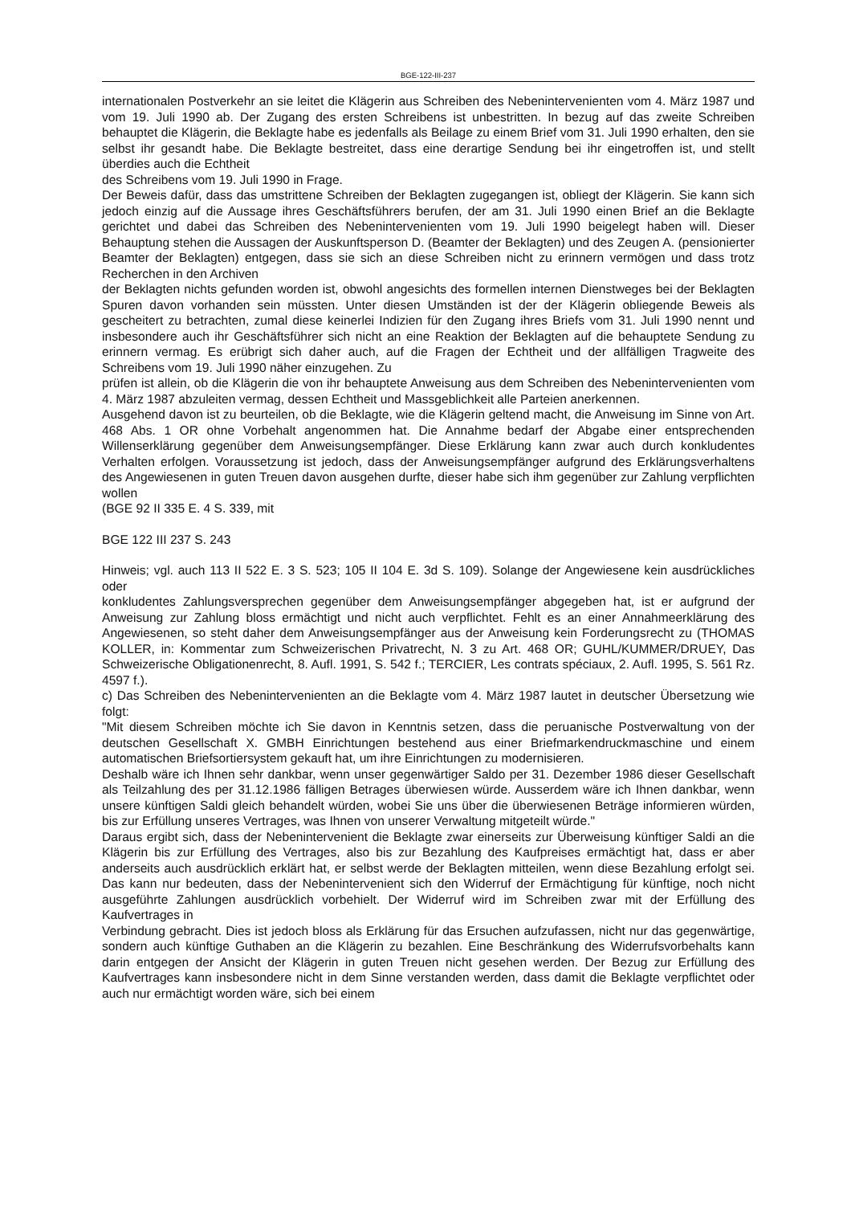BGE-122-III-237
internationalen Postverkehr an sie leitet die Klägerin aus Schreiben des Nebenintervenienten vom 4. März 1987 und vom 19. Juli 1990 ab. Der Zugang des ersten Schreibens ist unbestritten. In bezug auf das zweite Schreiben behauptet die Klägerin, die Beklagte habe es jedenfalls als Beilage zu einem Brief vom 31. Juli 1990 erhalten, den sie selbst ihr gesandt habe. Die Beklagte bestreitet, dass eine derartige Sendung bei ihr eingetroffen ist, und stellt überdies auch die Echtheit
des Schreibens vom 19. Juli 1990 in Frage.
Der Beweis dafür, dass das umstrittene Schreiben der Beklagten zugegangen ist, obliegt der Klägerin. Sie kann sich jedoch einzig auf die Aussage ihres Geschäftsführers berufen, der am 31. Juli 1990 einen Brief an die Beklagte gerichtet und dabei das Schreiben des Nebenintervenienten vom 19. Juli 1990 beigelegt haben will. Dieser Behauptung stehen die Aussagen der Auskunftsperson D. (Beamter der Beklagten) und des Zeugen A. (pensionierter Beamter der Beklagten) entgegen, dass sie sich an diese Schreiben nicht zu erinnern vermögen und dass trotz Recherchen in den Archiven
der Beklagten nichts gefunden worden ist, obwohl angesichts des formellen internen Dienstweges bei der Beklagten Spuren davon vorhanden sein müssten. Unter diesen Umständen ist der der Klägerin obliegende Beweis als gescheitert zu betrachten, zumal diese keinerlei Indizien für den Zugang ihres Briefs vom 31. Juli 1990 nennt und insbesondere auch ihr Geschäftsführer sich nicht an eine Reaktion der Beklagten auf die behauptete Sendung zu erinnern vermag. Es erübrigt sich daher auch, auf die Fragen der Echtheit und der allfälligen Tragweite des Schreibens vom 19. Juli 1990 näher einzugehen. Zu
prüfen ist allein, ob die Klägerin die von ihr behauptete Anweisung aus dem Schreiben des Nebenintervenienten vom 4. März 1987 abzuleiten vermag, dessen Echtheit und Massgeblichkeit alle Parteien anerkennen.
Ausgehend davon ist zu beurteilen, ob die Beklagte, wie die Klägerin geltend macht, die Anweisung im Sinne von Art. 468 Abs. 1 OR ohne Vorbehalt angenommen hat. Die Annahme bedarf der Abgabe einer entsprechenden Willenserklärung gegenüber dem Anweisungsempfänger. Diese Erklärung kann zwar auch durch konkludentes Verhalten erfolgen. Voraussetzung ist jedoch, dass der Anweisungsempfänger aufgrund des Erklärungsverhaltens des Angewiesenen in guten Treuen davon ausgehen durfte, dieser habe sich ihm gegenüber zur Zahlung verpflichten wollen
(BGE 92 II 335 E. 4 S. 339, mit
BGE 122 III 237 S. 243
Hinweis; vgl. auch 113 II 522 E. 3 S. 523; 105 II 104 E. 3d S. 109). Solange der Angewiesene kein ausdrückliches oder
konkludentes Zahlungsversprechen gegenüber dem Anweisungsempfänger abgegeben hat, ist er aufgrund der Anweisung zur Zahlung bloss ermächtigt und nicht auch verpflichtet. Fehlt es an einer Annahmeerklärung des Angewiesenen, so steht daher dem Anweisungsempfänger aus der Anweisung kein Forderungsrecht zu (THOMAS KOLLER, in: Kommentar zum Schweizerischen Privatrecht, N. 3 zu Art. 468 OR; GUHL/KUMMER/DRUEY, Das Schweizerische Obligationenrecht, 8. Aufl. 1991, S. 542 f.; TERCIER, Les contrats spéciaux, 2. Aufl. 1995, S. 561 Rz. 4597 f.).
c) Das Schreiben des Nebenintervenienten an die Beklagte vom 4. März 1987 lautet in deutscher Übersetzung wie folgt:
"Mit diesem Schreiben möchte ich Sie davon in Kenntnis setzen, dass die peruanische Postverwaltung von der deutschen Gesellschaft X. GMBH Einrichtungen bestehend aus einer Briefmarkendruckmaschine und einem automatischen Briefsortiersystem gekauft hat, um ihre Einrichtungen zu modernisieren.
Deshalb wäre ich Ihnen sehr dankbar, wenn unser gegenwärtiger Saldo per 31. Dezember 1986 dieser Gesellschaft als Teilzahlung des per 31.12.1986 fälligen Betrages überwiesen würde. Ausserdem wäre ich Ihnen dankbar, wenn unsere künftigen Saldi gleich behandelt würden, wobei Sie uns über die überwiesenen Beträge informieren würden, bis zur Erfüllung unseres Vertrages, was Ihnen von unserer Verwaltung mitgeteilt würde."
Daraus ergibt sich, dass der Nebenintervenient die Beklagte zwar einerseits zur Überweisung künftiger Saldi an die Klägerin bis zur Erfüllung des Vertrages, also bis zur Bezahlung des Kaufpreises ermächtigt hat, dass er aber anderseits auch ausdrücklich erklärt hat, er selbst werde der Beklagten mitteilen, wenn diese Bezahlung erfolgt sei. Das kann nur bedeuten, dass der Nebenintervenient sich den Widerruf der Ermächtigung für künftige, noch nicht ausgeführte Zahlungen ausdrücklich vorbehielt. Der Widerruf wird im Schreiben zwar mit der Erfüllung des Kaufvertrages in
Verbindung gebracht. Dies ist jedoch bloss als Erklärung für das Ersuchen aufzufassen, nicht nur das gegenwärtige, sondern auch künftige Guthaben an die Klägerin zu bezahlen. Eine Beschränkung des Widerrufsvorbehalts kann darin entgegen der Ansicht der Klägerin in guten Treuen nicht gesehen werden. Der Bezug zur Erfüllung des Kaufvertrages kann insbesondere nicht in dem Sinne verstanden werden, dass damit die Beklagte verpflichtet oder auch nur ermächtigt worden wäre, sich bei einem